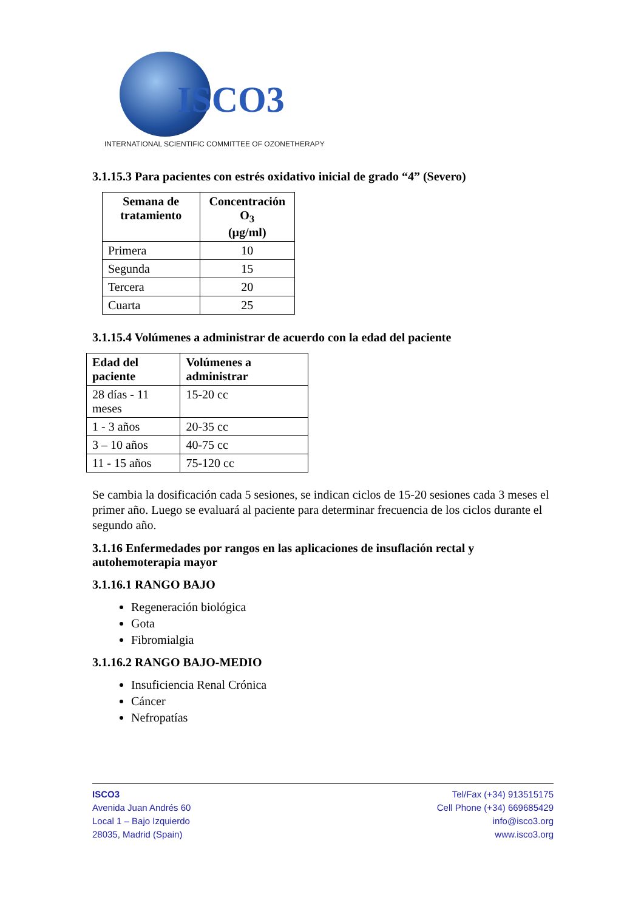ISCO3
INTERNATIONAL SCIENTIFIC COMMITTEE OF OZONETHERAPY
3.1.15.3 Para pacientes con estrés oxidativo inicial de grado “4” (Severo)
| Semana de tratamiento | Concentración O<sub>3</sub> (µg/ml) |
| --- | --- |
| Primera | 10 |
| Segunda | 15 |
| Tercera | 20 |
| Cuarta | 25 |
3.1.15.4 Volúmenes a administrar de acuerdo con la edad del paciente
| Edad del paciente | Volúmenes a administrar |
| --- | --- |
| 28 días - 11 meses | 15-20 cc |
| 1 - 3 años | 20-35 cc |
| 3 – 10 años | 40-75 cc |
| 11 - 15 años | 75-120 cc |
Se cambia la dosificación cada 5 sesiones, se indican ciclos de 15-20 sesiones cada 3 meses el primer año. Luego se evaluará al paciente para determinar frecuencia de los ciclos durante el segundo año.
3.1.16 Enfermedades por rangos en las aplicaciones de insuflación rectal y autohemoterapia mayor
3.1.16.1 RANGO BAJO
Regeneración biológica
Gota
Fibromialgia
3.1.16.2 RANGO BAJO-MEDIO
Insuficiencia Renal Crónica
Cáncer
Nefropatías
ISCO3
Avenida Juan Andrés 60
Local 1 – Bajo Izquierdo
28035, Madrid (Spain)
Tel/Fax (+34) 913515175
Cell Phone (+34) 669685429
info@isco3.org
www.isco3.org